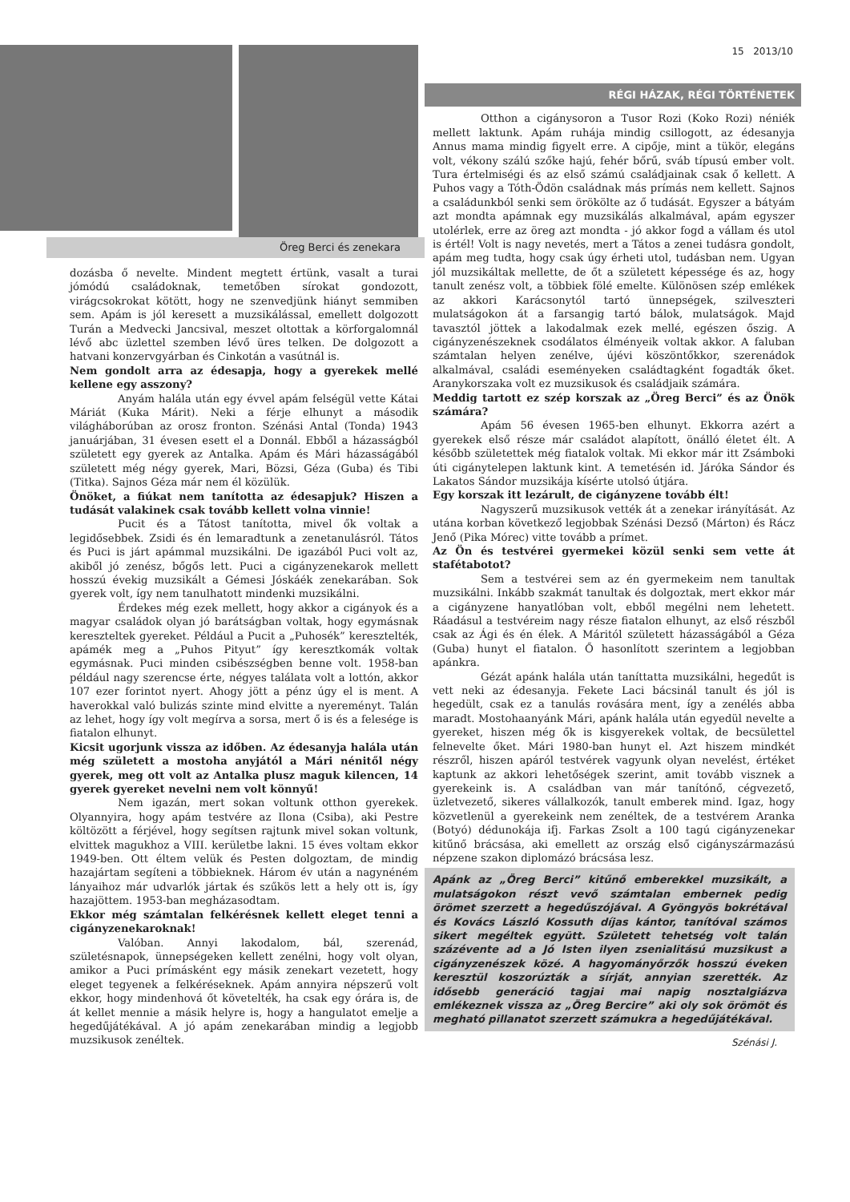Öreg Berci és zenekara
dozásba ő nevelte. Mindent megtett értünk, vasalt a turai jómódú családoknak, temetőben sírokat gondozott, virágcsokrokat kötött, hogy ne szenvedjünk hiányt semmiben sem. Apám is jól keresett a muzsikálással, emellett dolgozott Turán a Medvecki Jancsival, meszet oltottak a körforgalomnál lévő abc üzlettel szemben lévő üres telken. De dolgozott a hatvani konzervgyárban és Cinkotán a vasútnál is.
Nem gondolt arra az édesapja, hogy a gyerekek mellé kellene egy asszony?
Anyám halála után egy évvel apám felségül vette Kátai Máriát (Kuka Márit). Neki a férje elhunyt a második világháborúban az orosz fronton. Szénási Antal (Tonda) 1943 januárjában, 31 évesen esett el a Donnál. Ebből a házasságból született egy gyerek az Antalka. Apám és Mári házasságából született még négy gyerek, Mari, Bözsi, Géza (Guba) és Tibi (Titka). Sajnos Géza már nem él közülük.
Önöket, a fiúkat nem tanította az édesapjuk? Hiszen a tudását valakinek csak tovább kellett volna vinnie!
Pucit és a Tátost tanította, mivel ők voltak a legidősebbek. Zsidi és én lemaradtunk a zenetanulásról. Tátos és Puci is járt apámmal muzsikálni. De igazából Puci volt az, akiből jó zenész, bőgős lett. Puci a cigányzenekarok mellett hosszú évekig muzsikált a Gémesi Jóskáék zenekarában. Sok gyerek volt, így nem tanulhatott mindenki muzsikálni.
Érdekes még ezek mellett, hogy akkor a cigányok és a magyar családok olyan jó barátságban voltak, hogy egymásnak kereszteltek gyereket. Például a Pucit a „Puhosék” keresztelték, apámék meg a „Puhos Pityut” így keresztkomák voltak egymásnak. Puci minden csibészségben benne volt. 1958-ban például nagy szerencse érte, négyes találata volt a lottón, akkor 107 ezer forintot nyert. Ahogy jött a pénz úgy el is ment. A haverokkal való bulizás szinte mind elvitte a nyereményt. Talán az lehet, hogy így volt megírva a sorsa, mert ő is és a felesége is fiatalon elhunyt.
Kicsit ugorjunk vissza az időben. Az édesanyja halála után még született a mostoha anyjától a Mári nénitől négy gyerek, meg ott volt az Antalka plusz maguk kilencen, 14 gyerek gyereket nevelni nem volt könnyű!
Nem igazán, mert sokan voltunk otthon gyerekek. Olyannyira, hogy apám testvére az Ilona (Csiba), aki Pestre költözött a férjével, hogy segítsen rajtunk mivel sokan voltunk, elvittek magukhoz a VIII. kerületbe lakni. 15 éves voltam ekkor 1949-ben. Ott éltem velük és Pesten dolgoztam, de mindig hazajártam segíteni a többieknek. Három év után a nagynéném lányaihoz már udvarlók jártak és szűkös lett a hely ott is, így hazajöttem. 1953-ban megházasodtam.
Ekkor még számtalan felkérésnek kellett eleget tenni a cigányzenekaroknak!
Valóban. Annyi lakodalom, bál, szerenád, születésnapok, ünnepségeken kellett zenélni, hogy volt olyan, amikor a Puci prímásként egy másik zenekart vezetett, hogy eleget tegyenek a felkéréseknek. Apám annyira népszerű volt ekkor, hogy mindenhová őt követelték, ha csak egy órára is, de át kellet mennie a másik helyre is, hogy a hangulatot emelje a hegedűjátékával. A jó apám zenekarában mindig a legjobb muzsikusok zenéltek.
15 2013/10
RÉGI HÁZAK, RÉGI TÖRTÉNETEK
Otthon a cigánysoron a Tusor Rozi (Koko Rozi) néniék mellett laktunk. Apám ruhája mindig csillogott, az édesanyja Annus mama mindig figyelt erre. A cipője, mint a tükör, elegáns volt, vékony szálú szőke hajú, fehér bőrű, sváb típusú ember volt. Tura értelmiségi és az első számú családjainak csak ő kellett. A Puhos vagy a Tóth-Ödön családnak más prímás nem kellett. Sajnos a családunkból senki sem örökölte az ő tudását. Egyszer a bátyám azt mondta apámnak egy muzsikálás alkalmával, apám egyszer utolérlek, erre az öreg azt mondta - jó akkor fogd a vállam és utol is értél! Volt is nagy nevetés, mert a Tátos a zenei tudásra gondolt, apám meg tudta, hogy csak úgy érheti utol, tudásban nem. Ugyan jól muzsikáltak mellette, de őt a született képessége és az, hogy tanult zenész volt, a többiek fölé emelte. Különösen szép emlékek az akkori Karácsonytól tartó ünnepségek, szilveszteri mulatságokon át a farsangig tartó bálok, mulatságok. Majd tavasztól jöttek a lakodalmak ezek mellé, egészen őszig. A cigányzenészeknek csodálatos élményeik voltak akkor. A faluban számtalan helyen zenélve, újévi köszöntőkkor, szerenádok alkalmával, családi eseményeken családtagként fogadták őket. Aranykorszaka volt ez muzsikusok és családjaik számára.
Meddig tartott ez szép korszak az „Öreg Berci” és az Önök számára?
Apám 56 évesen 1965-ben elhunyt. Ekkorra azért a gyerekek első része már családot alapított, önálló életet élt. A később születettek még fiatalok voltak. Mi ekkor már itt Zsámboki úti cigánytelepen laktunk kint. A temetésén id. Járóka Sándor és Lakatos Sándor muzsikája kísérte utolsó útjára.
Egy korszak itt lezárult, de cigányzene tovább élt!
Nagyszerű muzsikusok vették át a zenekar irányítását. Az utána korban következő legjobbak Szénási Dezső (Márton) és Rácz Jenő (Pika Mórec) vitte tovább a prímet.
Az Ön és testvérei gyermekei közül senki sem vette át stafétabotot?
Sem a testvérei sem az én gyermekeim nem tanultak muzsikálni. Inkább szakmát tanultak és dolgoztak, mert ekkor már a cigányzene hanyatlóban volt, ebből megélni nem lehetett. Ráadásul a testvéreim nagy része fiatalon elhunyt, az első részből csak az Ági és én élek. A Máritól született házasságából a Géza (Guba) hunyt el fiatalon. Ő hasonlított szerintem a legjobban apánkra.
Gézát apánk halála után taníttatta muzsikálni, hegedűt is vett neki az édesanyja. Fekete Laci bácsinál tanult és jól is hegedült, csak ez a tanulás rovására ment, így a zenélés abba maradt. Mostohaanyánk Mári, apánk halála után egyedül nevelte a gyereket, hiszen még ők is kisgyerekek voltak, de becsülettel felnevelte őket. Mári 1980-ban hunyt el. Azt hiszem mindkét részről, hiszen apáról testvérek vagyunk olyan nevelést, értéket kaptunk az akkori lehetőségek szerint, amit tovább visznek a gyerekeink is. A családban van már tanítónő, cégvezető, üzletvezető, sikeres vállalkozók, tanult emberek mind. Igaz, hogy közvetlenül a gyerekeink nem zenéltek, de a testvérem Aranka (Botyó) dédunokája ifj. Farkas Zsolt a 100 tagú cigányzenekar kitűnő brácsása, aki emellett az ország első cigányszármazású népzene szakon diplomázó brácsása lesz.
Apánk az „Öreg Berci” kitűnő emberekkel muzsikált, a mulatságokon részt vevő számtalan embernek pedig örömet szerzett a hegedűszójával. A Gyöngyös bokrétával és Kovács László Kossuth díjas kántor, tanítóval számos sikert megéltek együtt. Született tehetség volt talán százévente ad a Jó Isten ilyen zsenialitású muzsikust a cigányzenészek közé. A hagyományőrzők hosszú éveken keresztül koszorúzták a sírját, annyian szerették. Az idősebb generáció tagjai mai napig nosztalgiázva emlékeznek vissza az „Öreg Bercire” aki oly sok örömöt és megható pillanatot szerzett számukra a hegedűjátékával.
Szénási J.